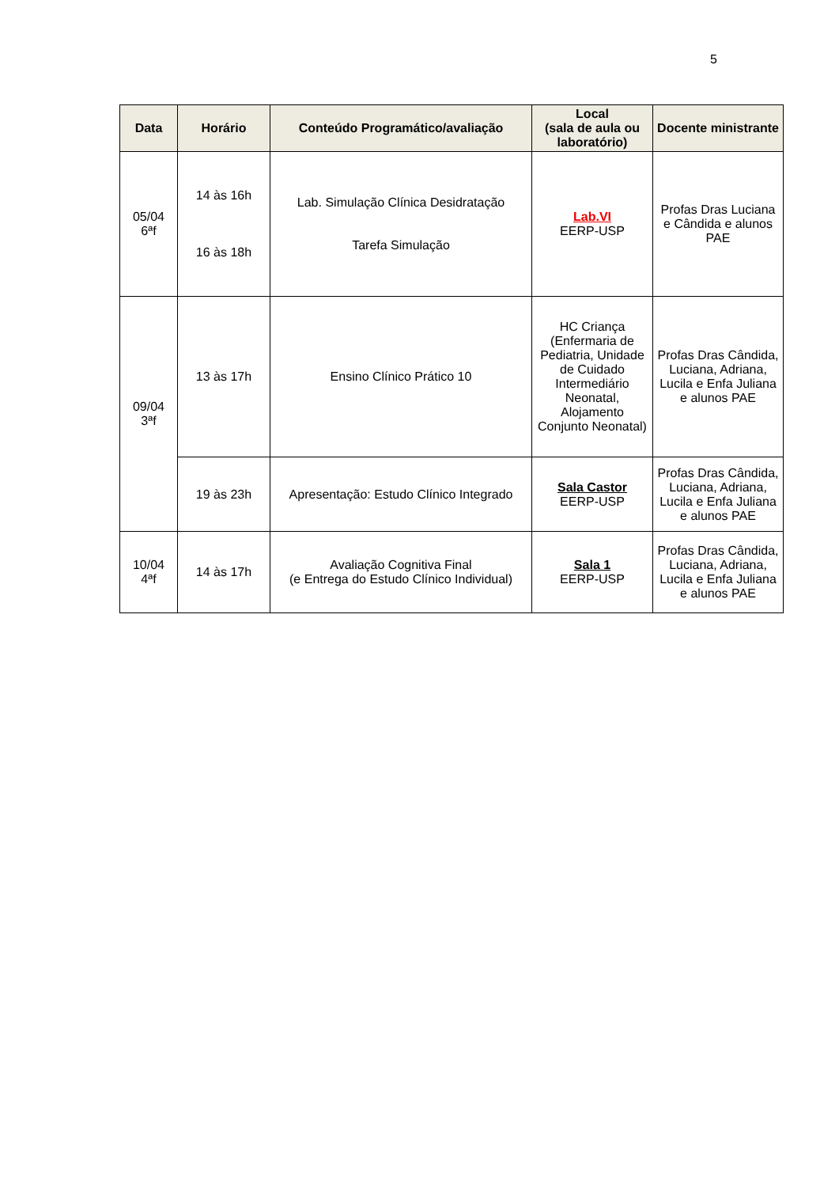5
| Data | Horário | Conteúdo Programático/avaliação | Local (sala de aula ou laboratório) | Docente ministrante |
| --- | --- | --- | --- | --- |
| 05/04 6ªf | 14 às 16h 16 às 18h | Lab. Simulação Clínica Desidratação Tarefa Simulação | Lab.VI EERP-USP | Profas Dras Luciana e Cândida e alunos PAE |
| 09/04 3ªf | 13 às 17h | Ensino Clínico Prático 10 | HC Criança (Enfermaria de Pediatria, Unidade de Cuidado Intermediário Neonatal, Alojamento Conjunto Neonatal) | Profas Dras Cândida, Luciana, Adriana, Lucila e Enfa Juliana e alunos PAE |
| | 19 às 23h | Apresentação: Estudo Clínico Integrado | Sala Castor EERP-USP | Profas Dras Cândida, Luciana, Adriana, Lucila e Enfa Juliana e alunos PAE |
| 10/04 4ªf | 14 às 17h | Avaliação Cognitiva Final (e Entrega do Estudo Clínico Individual) | Sala 1 EERP-USP | Profas Dras Cândida, Luciana, Adriana, Lucila e Enfa Juliana e alunos PAE |